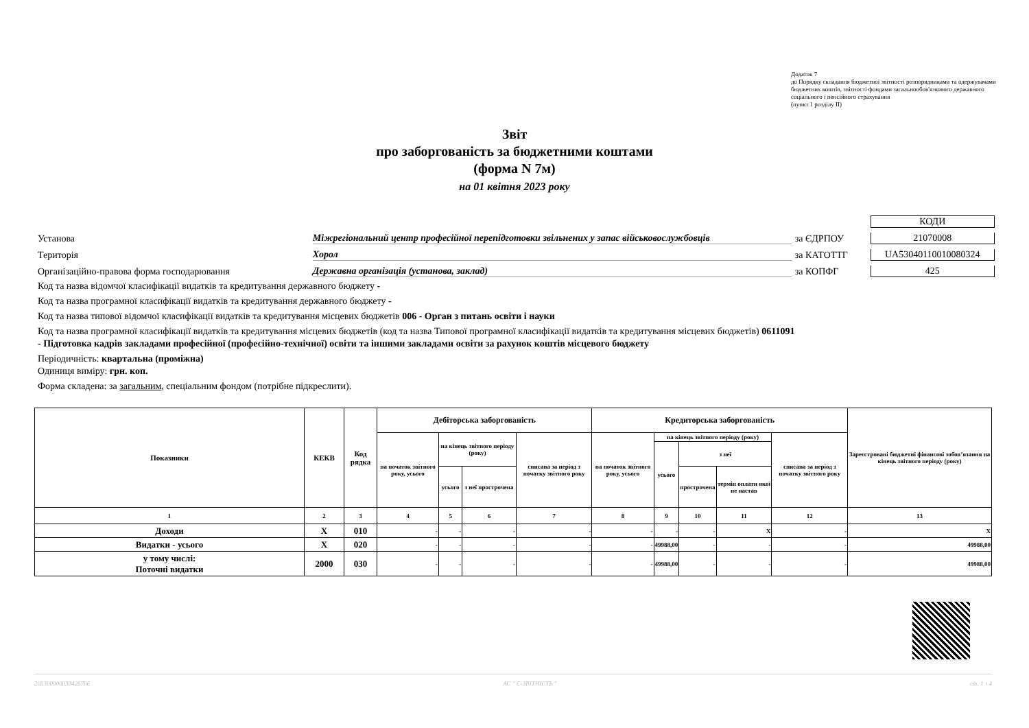Додаток 7
до Порядку складання бюджетної звітності розпорядниками та одержувачами бюджетних коштів, звітності фондами загальнообов'язкового державного соціального і пенсійного страхування
(пункт 1 розділу ІІ)
Звіт
про заборгованість за бюджетними коштами
(форма N 7м)
на 01 квітня 2023 року
КОДИ
Установа Міжрегіональний центр професійної перепідготовки звільнених у запас військовослужбовців за ЄДРПОУ 21070008
Територія Хорол за КАТОТТГ UA53040110010080324
Організаційно-правова форма господарювання Державна організація (установа, заклад) за КОПФГ 425
Код та назва відомчої класифікації видатків та кредитування державного бюджету -
Код та назва програмної класифікації видатків та кредитування державного бюджету -
Код та назва типової відомчої класифікації видатків та кредитування місцевих бюджетів 006 - Орган з питань освіти і науки
Код та назва програмної класифікації видатків та кредитування місцевих бюджетів (код та назва Типової програмної класифікації видатків та кредитування місцевих бюджетів) 0611091 - Підготовка кадрів закладами професійної (професійно-технічної) освіти та іншими закладами освіти за рахунок коштів місцевого бюджету
Періодичність: квартальна (проміжна)
Одиниця виміру: грн. коп.
Форма складена: за загальним, спеціальним фондом (потрібне підкреслити).
| Показники | КЕКВ | Код рядка | Дебіторська заборгованість | | | | Кредиторська заборгованість | | | | | Зареєстровані бюджетні фінансові зобов’язання на кінець звітного періоду (року) |
| | | | на початок звітного року, усього | на кінець звітного періоду (року) | | списана за період з початку звітного року | на початок звітного року, усього | на кінець звітного періоду (року) | | | списана за період з початку звітного року | |
| | | | | | | | | усього | з неї | | | |
| | | | | усього | з неї прострочена | | | | прострочена | термін оплати якої не настав | | |
| 1 | 2 | 3 | 4 | 5 | 6 | 7 | 8 | 9 | 10 | 11 | 12 | 13 |
| Доходи | X | 010 | - | - | - | - | - | - | - | X | - | X |
| Видатки - усього | X | 020 | - | - | - | - | - | 49988,00 | - | - | - | 49988,00 |
| у тому числі: Поточні видатки | 2000 | 030 | - | - | - | - | - | 49988,00 | - | - | - | 49988,00 |
202300000038426766 АС " Є-ЗВІТНІСТЬ " ст. 1 з 4